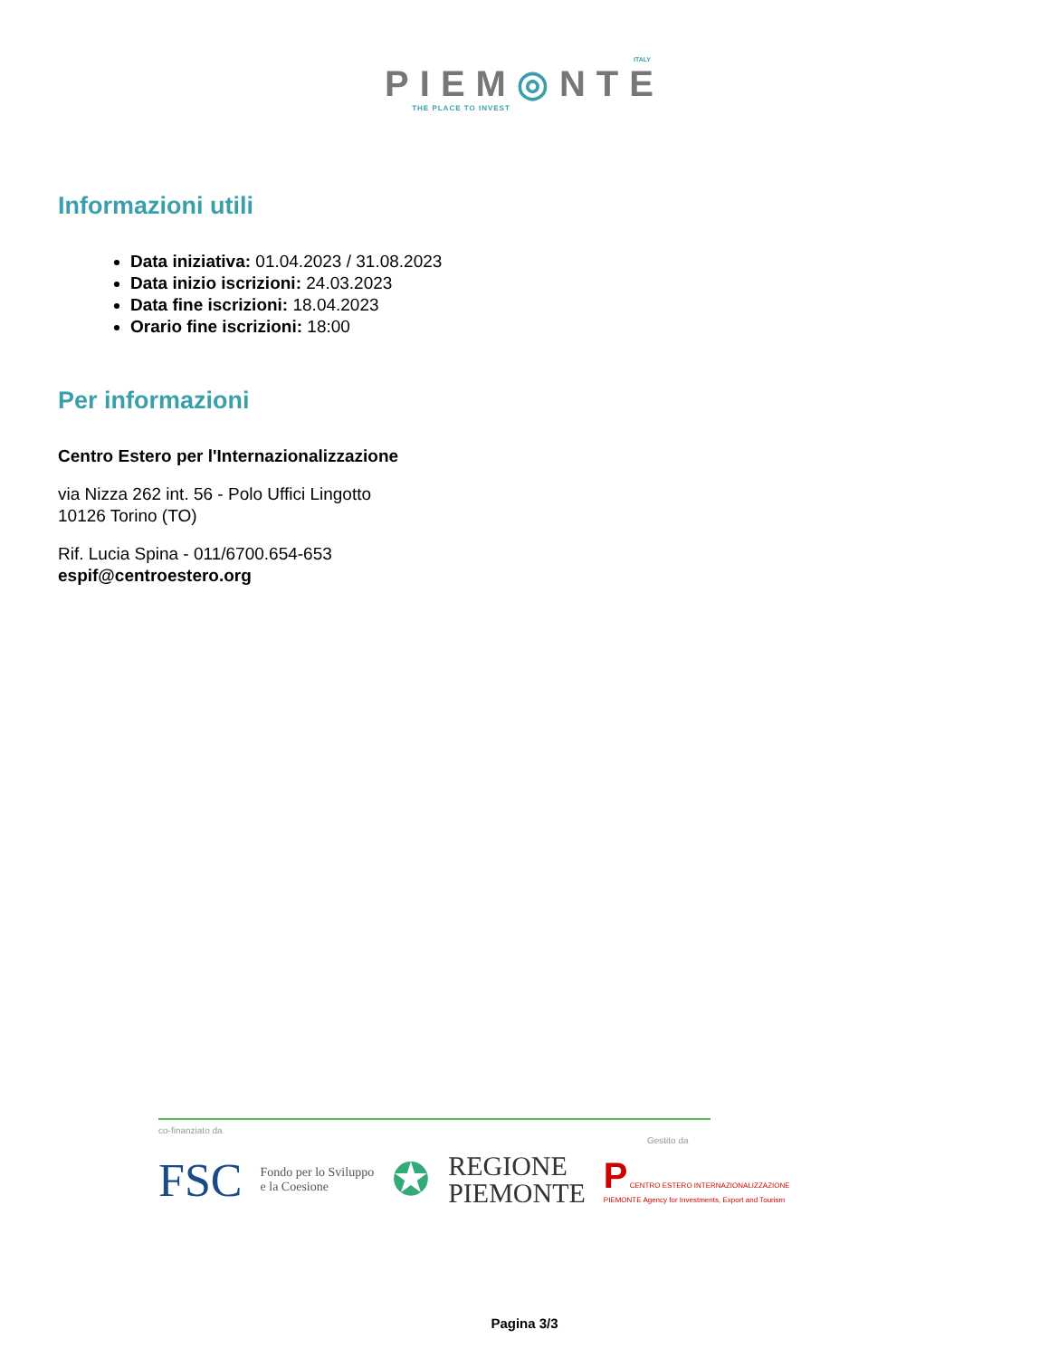ITALY
PIEM◎NTE
THE PLACE TO INVEST
Informazioni utili
Data iniziativa: 01.04.2023 / 31.08.2023
Data inizio iscrizioni: 24.03.2023
Data fine iscrizioni: 18.04.2023
Orario fine iscrizioni: 18:00
Per informazioni
Centro Estero per l'Internazionalizzazione
via Nizza 262 int. 56 - Polo Uffici Lingotto
10126 Torino (TO)
Rif. Lucia Spina - 011/6700.654-653
espif@centroestero.org
co-finanziato da Gestito da
FSC Fondo per lo Sviluppo
e la Coesione ✪ REGIONE
PIEMONTE P CENTRO ESTERO INTERNAZIONALIZZAZIONE
PIEMONTE Agency for Investments, Export and Tourism
Pagina 3/3